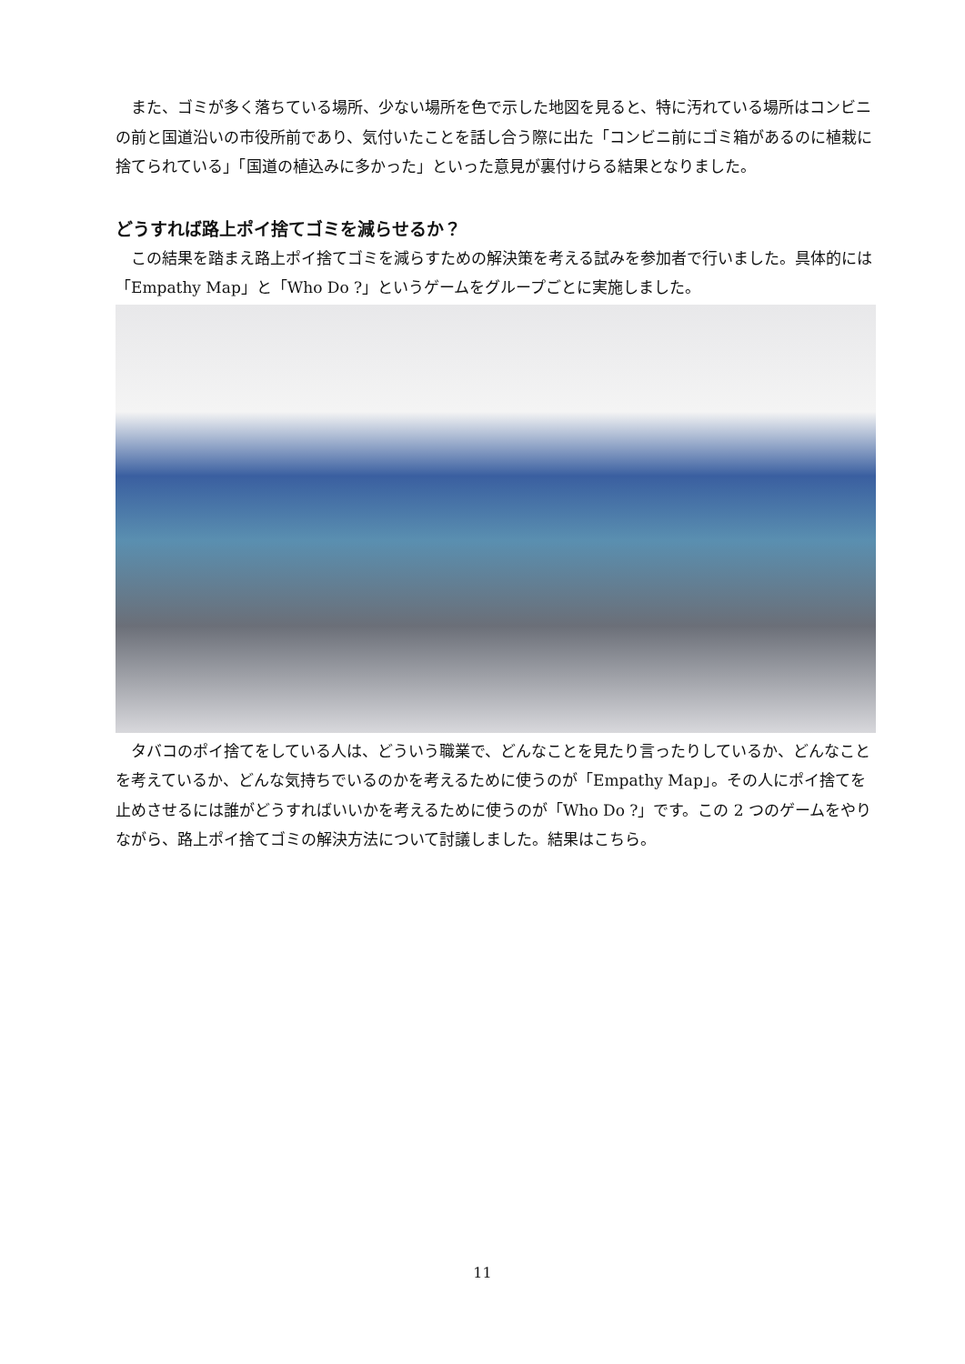また、ゴミが多く落ちている場所、少ない場所を色で示した地図を見ると、特に汚れている場所はコンビニの前と国道沿いの市役所前であり、気付いたことを話し合う際に出た「コンビニ前にゴミ箱があるのに植栽に捨てられている」「国道の植込みに多かった」といった意見が裏付けらる結果となりました。
どうすれば路上ポイ捨てゴミを減らせるか？
この結果を踏まえ路上ポイ捨てゴミを減らすための解決策を考える試みを参加者で行いました。具体的には「Empathy Map」と「Who Do ?」というゲームをグループごとに実施しました。
タバコのポイ捨てをしている人は、どういう職業で、どんなことを見たり言ったりしているか、どんなことを考えているか、どんな気持ちでいるのかを考えるために使うのが「Empathy Map」。その人にポイ捨てを止めさせるには誰がどうすればいいかを考えるために使うのが「Who Do ?」です。この 2 つのゲームをやりながら、路上ポイ捨てゴミの解決方法について討議しました。結果はこちら。
11